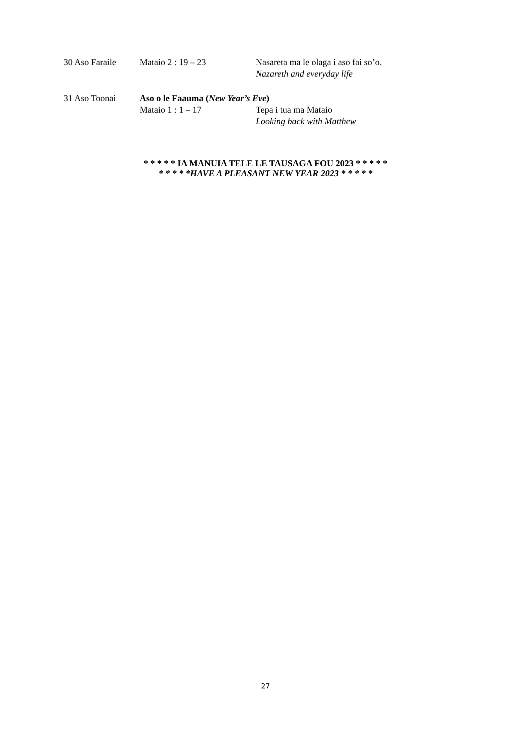30 Aso Faraile Mataio 2 : 19 – 23 Nasareta ma le olaga i aso fai so’o.
Nazareth and everyday life
31 Aso Toonai Aso o le Faauma (New Year’s Eve)
Mataio 1 : 1 – 17 Tepa i tua ma Mataio
Looking back with Matthew
* * * * * IA MANUIA TELE LE TAUSAGA FOU 2023 * * * * *
* * * * *HAVE A PLEASANT NEW YEAR 2023 * * * * *
27